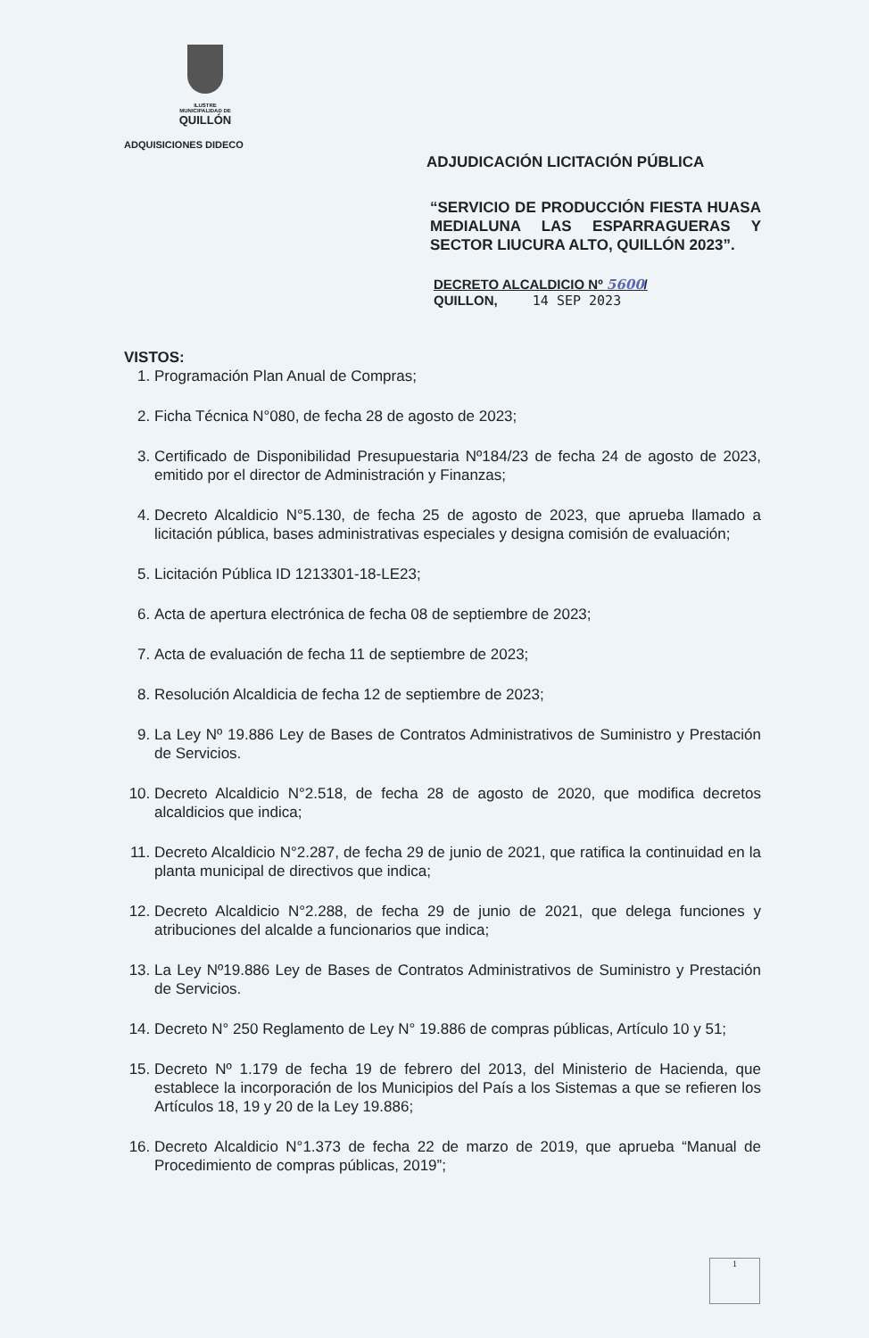ILUSTRE
MUNICIPALIDAD DE
QUILLÓN
ADQUISICIONES DIDECO
ADJUDICACIÓN LICITACIÓN PÚBLICA
“SERVICIO DE PRODUCCIÓN FIESTA HUASA MEDIALUNA LAS ESPARRAGUERAS Y SECTOR LIUCURA ALTO, QUILLÓN 2023”.
DECRETO ALCALDICIO Nº 5600/
QUILLON, 14 SEP 2023
VISTOS:
1. Programación Plan Anual de Compras;
2. Ficha Técnica N°080, de fecha 28 de agosto de 2023;
3. Certificado de Disponibilidad Presupuestaria Nº184/23 de fecha 24 de agosto de 2023, emitido por el director de Administración y Finanzas;
4. Decreto Alcaldicio N°5.130, de fecha 25 de agosto de 2023, que aprueba llamado a licitación pública, bases administrativas especiales y designa comisión de evaluación;
5. Licitación Pública ID 1213301-18-LE23;
6. Acta de apertura electrónica de fecha 08 de septiembre de 2023;
7. Acta de evaluación de fecha 11 de septiembre de 2023;
8. Resolución Alcaldicia de fecha 12 de septiembre de 2023;
9. La Ley Nº 19.886 Ley de Bases de Contratos Administrativos de Suministro y Prestación de Servicios.
10. Decreto Alcaldicio N°2.518, de fecha 28 de agosto de 2020, que modifica decretos alcaldicios que indica;
11. Decreto Alcaldicio N°2.287, de fecha 29 de junio de 2021, que ratifica la continuidad en la planta municipal de directivos que indica;
12. Decreto Alcaldicio N°2.288, de fecha 29 de junio de 2021, que delega funciones y atribuciones del alcalde a funcionarios que indica;
13. La Ley Nº19.886 Ley de Bases de Contratos Administrativos de Suministro y Prestación de Servicios.
14. Decreto N° 250 Reglamento de Ley N° 19.886 de compras públicas, Artículo 10 y 51;
15. Decreto Nº 1.179 de fecha 19 de febrero del 2013, del Ministerio de Hacienda, que establece la incorporación de los Municipios del País a los Sistemas a que se refieren los Artículos 18, 19 y 20 de la Ley 19.886;
16. Decreto Alcaldicio N°1.373 de fecha 22 de marzo de 2019, que aprueba “Manual de Procedimiento de compras públicas, 2019”;
1